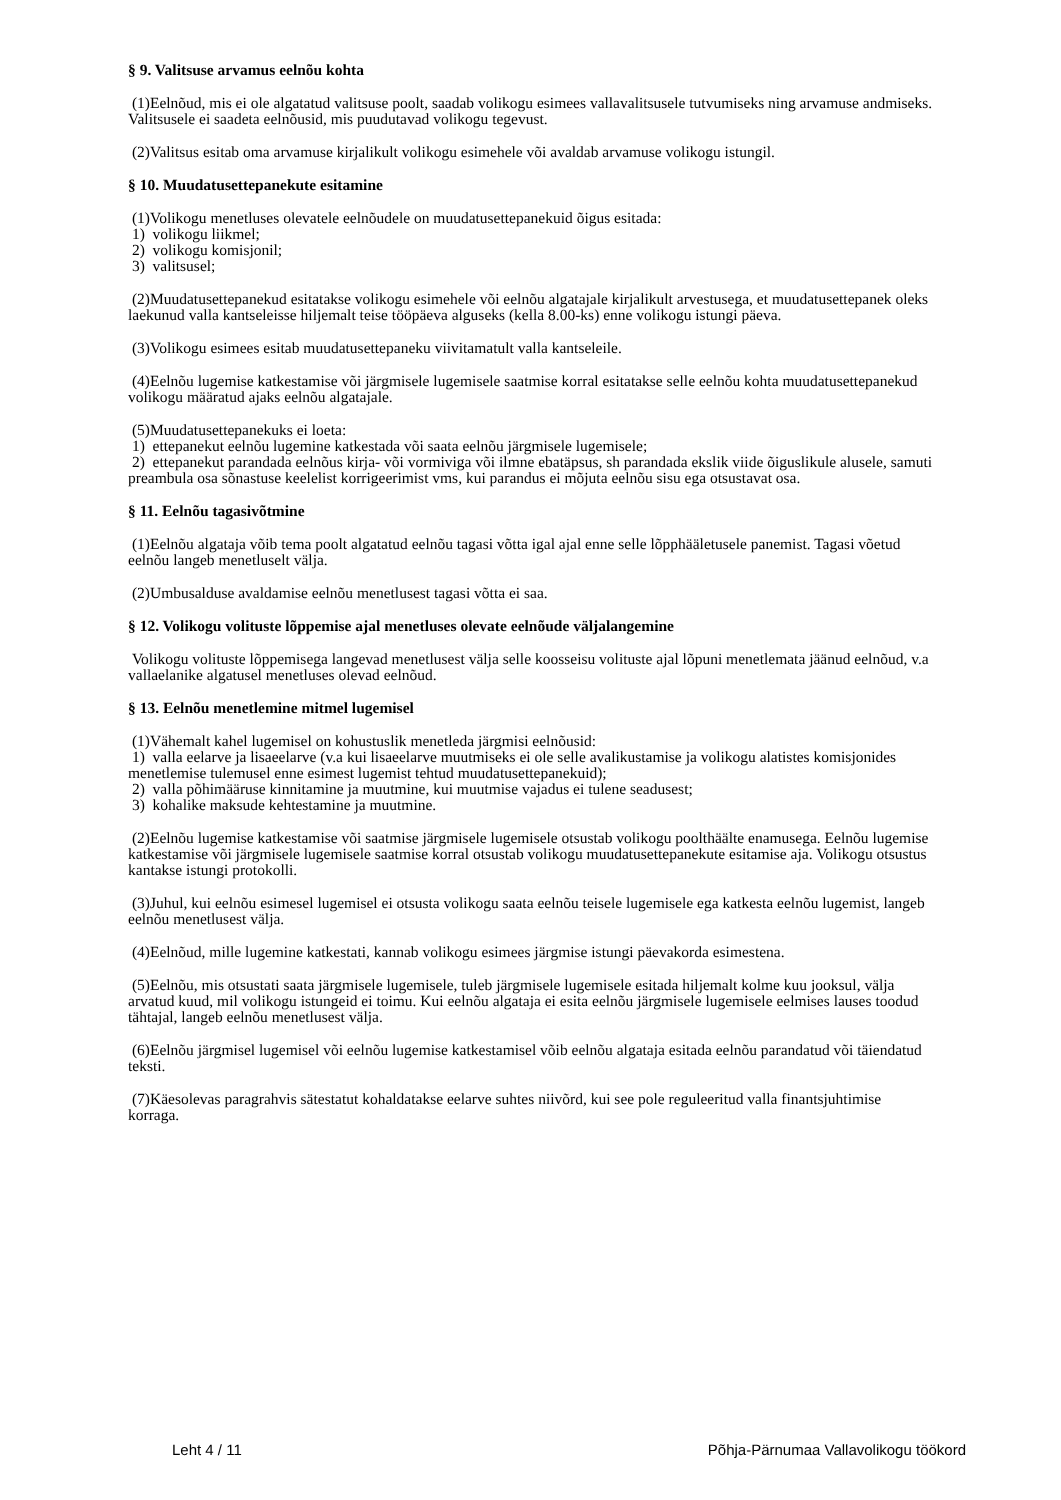§ 9. Valitsuse arvamus eelnõu kohta
(1)Eelnõud, mis ei ole algatatud valitsuse poolt, saadab volikogu esimees vallavalitsusele tutvumiseks ning arvamuse andmiseks. Valitsusele ei saadeta eelnõusid, mis puudutavad volikogu tegevust.
(2)Valitsus esitab oma arvamuse kirjalikult volikogu esimehele või avaldab arvamuse volikogu istungil.
§ 10. Muudatusettepanekute esitamine
(1)Volikogu menetluses olevatele eelnõudele on muudatusettepanekuid õigus esitada:
1) volikogu liikmel;
2) volikogu komisjonil;
3) valitsusel;
(2)Muudatusettepanekud esitatakse volikogu esimehele või eelnõu algatajale kirjalikult arvestusega, et muudatusettepanek oleks laekunud valla kantseleisse hiljemalt teise tööpäeva alguseks (kella 8.00-ks) enne volikogu istungi päeva.
(3)Volikogu esimees esitab muudatusettepaneku viivitamatult valla kantseleile.
(4)Eelnõu lugemise katkestamise või järgmisele lugemisele saatmise korral esitatakse selle eelnõu kohta muudatusettepanekud volikogu määratud ajaks eelnõu algatajale.
(5)Muudatusettepanekuks ei loeta:
1) ettepanekut eelnõu lugemine katkestada või saata eelnõu järgmisele lugemisele;
2) ettepanekut parandada eelnõus kirja- või vormiviga või ilmne ebatäpsus, sh parandada ekslik viide õiguslikule alusele, samuti preambula osa sõnastuse keelelist korrigeerimist vms, kui parandus ei mõjuta eelnõu sisu ega otsustavat osa.
§ 11. Eelnõu tagasivõtmine
(1)Eelnõu algataja võib tema poolt algatatud eelnõu tagasi võtta igal ajal enne selle lõpphääletusele panemist. Tagasi võetud eelnõu langeb menetluselt välja.
(2)Umbusalduse avaldamise eelnõu menetlusest tagasi võtta ei saa.
§ 12. Volikogu volituste lõppemise ajal menetluses olevate eelnõude väljalangemine
Volikogu volituste lõppemisega langevad menetlusest välja selle koosseisu volituste ajal lõpuni menetlemata jäänud eelnõud, v.a vallaelanike algatusel menetluses olevad eelnõud.
§ 13. Eelnõu menetlemine mitmel lugemisel
(1)Vähemalt kahel lugemisel on kohustuslik menetleda järgmisi eelnõusid:
1) valla eelarve ja lisaeelarve (v.a kui lisaeelarve muutmiseks ei ole selle avalikustamise ja volikogu alatistes komisjonides menetlemise tulemusel enne esimest lugemist tehtud muudatusettepanekuid);
2) valla põhimääruse kinnitamine ja muutmine, kui muutmise vajadus ei tulene seadusest;
3) kohalike maksude kehtestamine ja muutmine.
(2)Eelnõu lugemise katkestamise või saatmise järgmisele lugemisele otsustab volikogu poolthäälte enamusega. Eelnõu lugemise katkestamise või järgmisele lugemisele saatmise korral otsustab volikogu muudatusettepanekute esitamise aja. Volikogu otsustus kantakse istungi protokolli.
(3)Juhul, kui eelnõu esimesel lugemisel ei otsusta volikogu saata eelnõu teisele lugemisele ega katkesta eelnõu lugemist, langeb eelnõu menetlusest välja.
(4)Eelnõud, mille lugemine katkestati, kannab volikogu esimees järgmise istungi päevakorda esimestena.
(5)Eelnõu, mis otsustati saata järgmisele lugemisele, tuleb järgmisele lugemisele esitada hiljemalt kolme kuu jooksul, välja arvatud kuud, mil volikogu istungeid ei toimu. Kui eelnõu algataja ei esita eelnõu järgmisele lugemisele eelmises lauses toodud tähtajal, langeb eelnõu menetlusest välja.
(6)Eelnõu järgmisel lugemisel või eelnõu lugemise katkestamisel võib eelnõu algataja esitada eelnõu parandatud või täiendatud teksti.
(7)Käesolevas paragrahvis sätestatut kohaldatakse eelarve suhtes niivõrd, kui see pole reguleeritud valla finantsjuhtimise korraga.
Leht 4 / 11 Põhja-Pärnumaa Vallavolikogu töökord